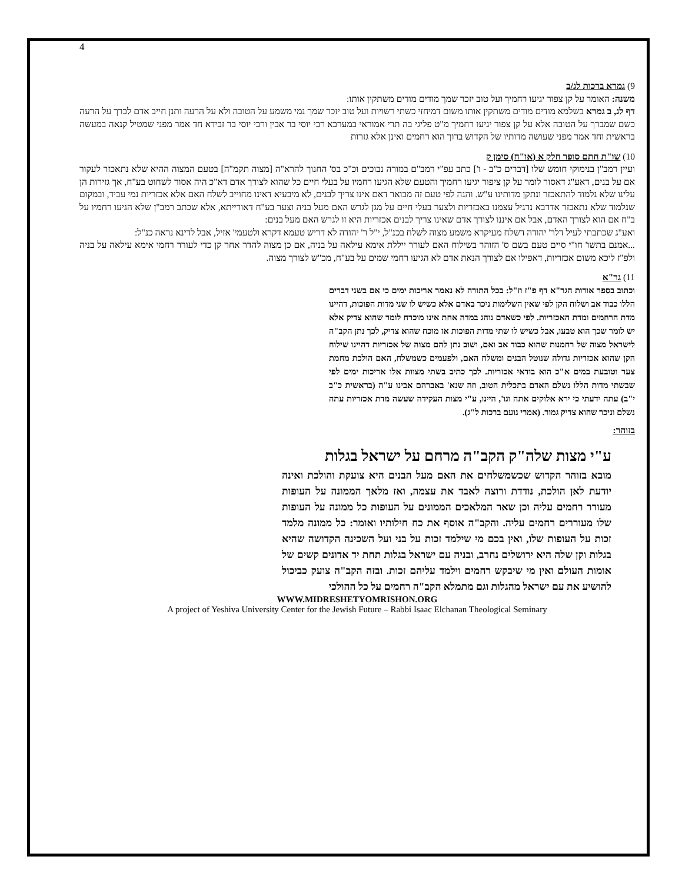4
9) גמרא ברכות לג/ב
משנה: האומר על קן צפור יגיעו רחמיך ועל טוב יזכר שמך מודים מודים משתקין אותו:
דף לג, ב גמרא בשלמא מודים מודים משתקין אותו משום דמיחזי כשתי רשויות ועל טוב יזכר שמך נמי משמע על הטובה ולא על הרעה ותנן חייב אדם לברך על הרעה כשם שמברך על הטובה אלא על קן צפור יגיעו רחמיך מ"ט פליגי בה תרי אמוראי במערבא רבי יוסי בר אבין ורבי יוסי בר זבידא חד אמר מפני שמטיל קנאה במעשה בראשית וחד אמר מפני שעושה מדותיו של הקדוש ברוך הוא רחמים ואינן אלא גזרות
10) שו"ת חתם סופר חלק א (או"ח) סימן ק
ועיין רמב"ן בנימוקי חומש שלו [דברים כ"ב - ו'] כתב עפ"י רמב"ם במורה נבוכים וכ"כ בס' החנוך להרא"ה [מצוה תקמ"ה] בטעם המצוה ההיא שלא נתאכזר לעקור אם על בנים, דאע"ג דאסור לומר על קן ציפור יגיעו רחמיך והטעם שלא הגיעו רחמיו על בעלי חיים כל שהוא לצורך אדם דא"כ היה אסור לשחוט בע"ח, אך גזירות הן עלינו שלא נלמוד להתאכזר ונתקן מדותינו ע"ש. והנה לפי טעם זה מבואר דאם אינו צריך לבנים, לא מיבעיא דאינו מחוייב לשלח האם אלא אכזריות נמי עביד, ובמקום שנלמוד שלא נתאכזר אדרבא נרגיל עצמנו באכזריות ולצער בעלי חיים על מגן לגרש האם מעל בניה וצער בע"ח דאורייתא, אלא שכתב רמב"ן שלא הגיעו רחמיו על ב"ח אם הוא לצורך האדם, אבל אם איננו לצורך אדם שאינו צריך לבנים אכזריות היא זו לגרש האם מעל בנים:
ואע"ג שכתבתי לעיל דלר' יהודה דשלח מעיקרא משמע מצוה לשלח בכנ"ל, י"ל ר' יהודה לא דריש טעמא דקרא ולטעמי' אזיל, אבל לדינא נראה כנ"ל:
...אמנם בתשו' חו"י סיים טעם בשם ס' הזוהר בשילוח האם לעורר ייללת אימא עילאה על בניה, אם כן מצוה להדר אחר קן כדי לעורר רחמי אימא עילאה על בניה ולפ"ז ליכא משום אכזריות, דאפילו אם לצורך הנאת אדם לא הגיעו רחמי שמים על בע"ח, מכ"ש לצורך מצוה.
11) גר"א
וכתוב בספר אורות הגר"א דף פ"ז וז"ל: בכל התורה לא נאמר אריכות ימים כי אם בשני דברים הללו כבוד אב ושלוח הקן לפי שאין השלימות ניכר באדם אלא כשיש לו שני מדות הפוכות, דהיינו מדת הרחמים ומדת האכזריות. לפי כשאדם נוהג במדה אחת אינו מוכרח לומר שהוא צדיק אלא יש לומר שכך הוא טבעו, אבל כשיש לו שתי מדות הפוכות אז מוכח שהוא צדיק, לכך נתן הקב"ה לישראל מצוה של רחמנות שהוא כבוד אב ואם, ושוב נתן להם מצוה של אכזריות דהיינו שילוח הקן שהוא אכזריות גדולה שנוטל הבנים ומשלח האם, ולפעמים כשמשלח, האם הולכת מחמת צער וטובעת במים א"כ הוא בודאי אכזריות. לכך כתיב בשתי מצוות אלו אריכות ימים לפי שבשתי מדות הללו נשלם האדם בתכלית הטוב, וזה שנא' באברהם אבינו ע"ה (בראשית כ"ב י"ב) עתה ידעתי כי ירא אלוקים אתה וגו', היינו, ע"י מצות העקידה שעשה מדת אכזריות עתה נשלם וניכר שהוא צדיק גמור. (אמרי נועם ברכות ל"ג).
בזוהר:
ע"י מצות שלה"ק הקב"ה מרחם על ישראל בגלות
מובא בזוהר הקדוש שכשמשלחים את האם מעל הבנים היא צועקת והולכת ואינה יודעת לאן הולכת, נודדת ורוצה לאבד את עצמה, ואז מלאך הממונה על העופות מעורר רחמים עליה וכן שאר המלאכים הממונים על העופות כל ממונה על העופות שלו מעוררים רחמים עליה. והקב"ה אוסף את כח חילותיו ואומר: כל ממונה מלמד זכות על העופות שלו, ואין בכם מי שילמד זכות על בני ועל השכינה הקדושה שהיא בגלות וקן שלה היא ירושלים נחרב, ובניה עם ישראל בגלות תחת יד אדונים קשים של אומות העולם ואין מי שיבקש רחמים וילמד עליהם זכות. ובזה הקב"ה צועק כביכול להושיע את עם ישראל מהגלות וגם מתמלא הקב"ה רחמים על כל ההולכי
WWW.MIDRESHETYOMRISHON.ORG
A project of Yeshiva University Center for the Jewish Future – Rabbi Isaac Elchanan Theological Seminary